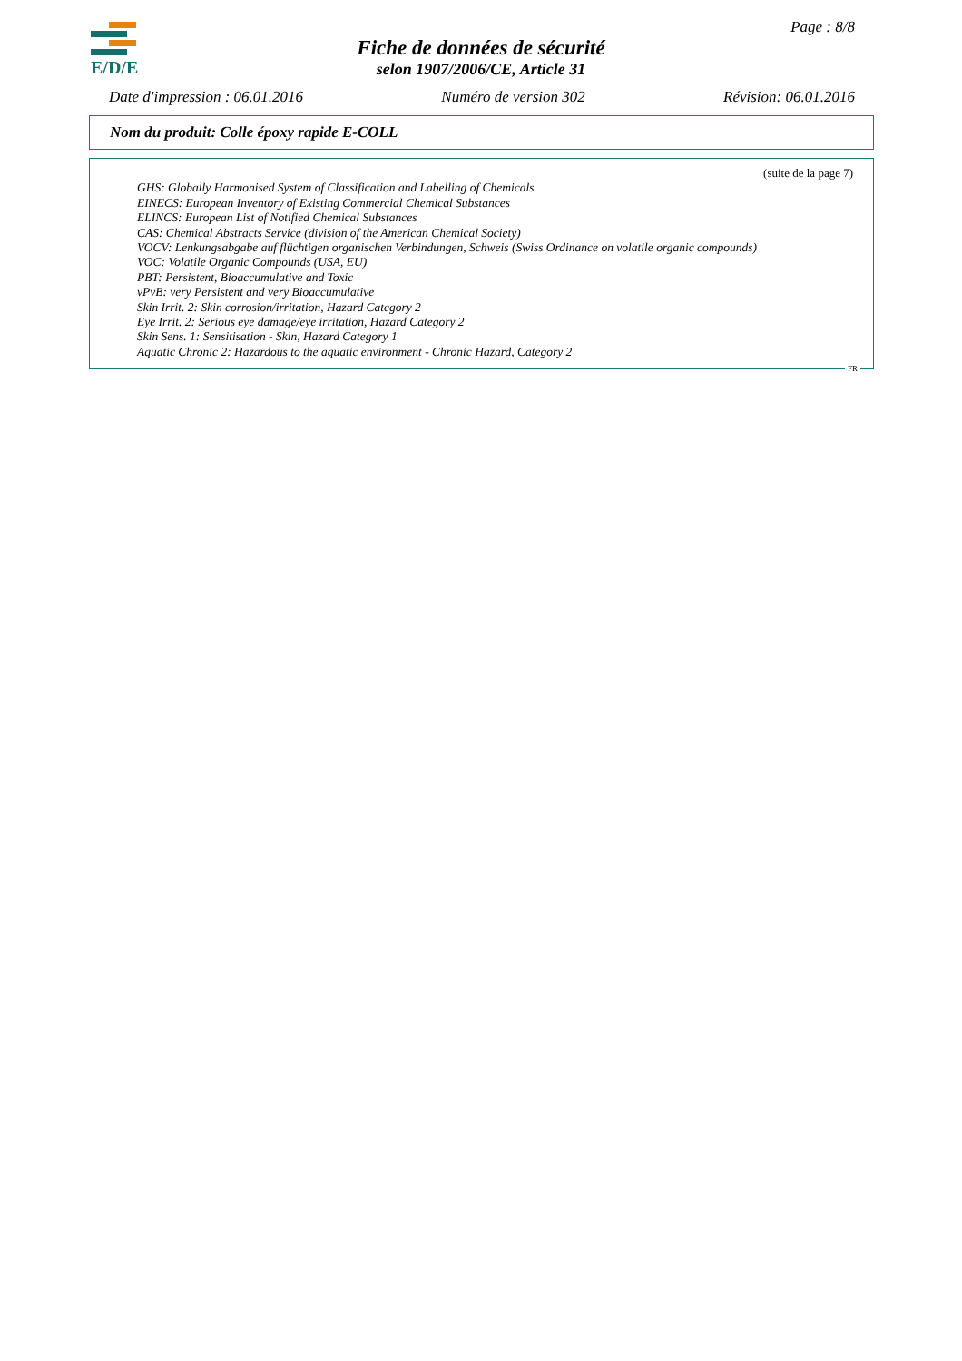E/D/E Page : 8/8
Fiche de données de sécurité
selon 1907/2006/CE, Article 31
Date d'impression : 06.01.2016 Numéro de version 302 Révision: 06.01.2016
Nom du produit: Colle époxy rapide E-COLL
(suite de la page 7)
GHS: Globally Harmonised System of Classification and Labelling of Chemicals
EINECS: European Inventory of Existing Commercial Chemical Substances
ELINCS: European List of Notified Chemical Substances
CAS: Chemical Abstracts Service (division of the American Chemical Society)
VOCV: Lenkungsabgabe auf flüchtigen organischen Verbindungen, Schweis (Swiss Ordinance on volatile organic compounds)
VOC: Volatile Organic Compounds (USA, EU)
PBT: Persistent, Bioaccumulative and Toxic
vPvB: very Persistent and very Bioaccumulative
Skin Irrit. 2: Skin corrosion/irritation, Hazard Category 2
Eye Irrit. 2: Serious eye damage/eye irritation, Hazard Category 2
Skin Sens. 1: Sensitisation - Skin, Hazard Category 1
Aquatic Chronic 2: Hazardous to the aquatic environment - Chronic Hazard, Category 2
FR